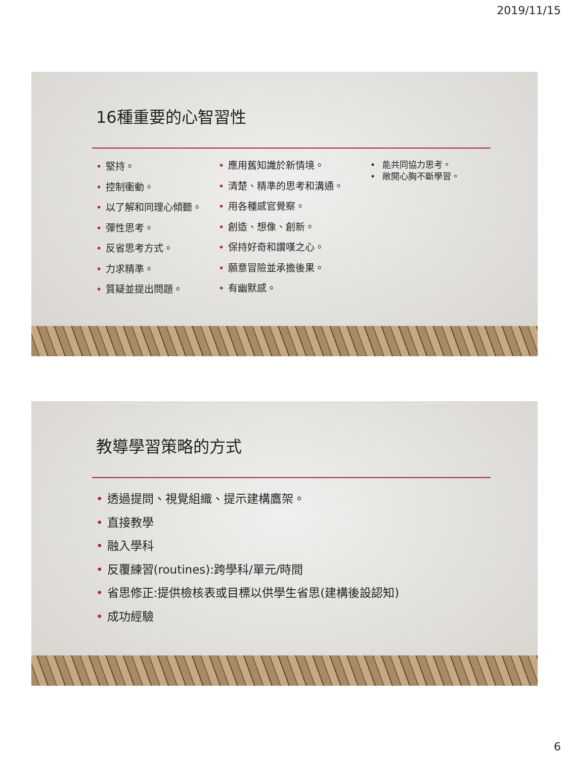2019/11/15
16種重要的心智習性
• 堅持。
• 控制衝動。
• 以了解和同理心傾聽。
• 彈性思考。
• 反省思考方式。
• 力求精準。
• 質疑並提出問題。
• 應用舊知識於新情境。
• 清楚、精準的思考和溝通。
• 用各種感官覺察。
• 創造、想像、創新。
• 保持好奇和讚嘆之心。
• 願意冒險並承擔後果。
• 有幽默感。
• 能共同協力思考。
• 敞開心胸不斷學習。
教導學習策略的方式
• 透過提問、視覺組織、提示建構鷹架。
• 直接教學
• 融入學科
• 反覆練習(routines):跨學科/單元/時間
• 省思修正:提供檢核表或目標以供學生省思(建構後設認知)
• 成功經驗
6